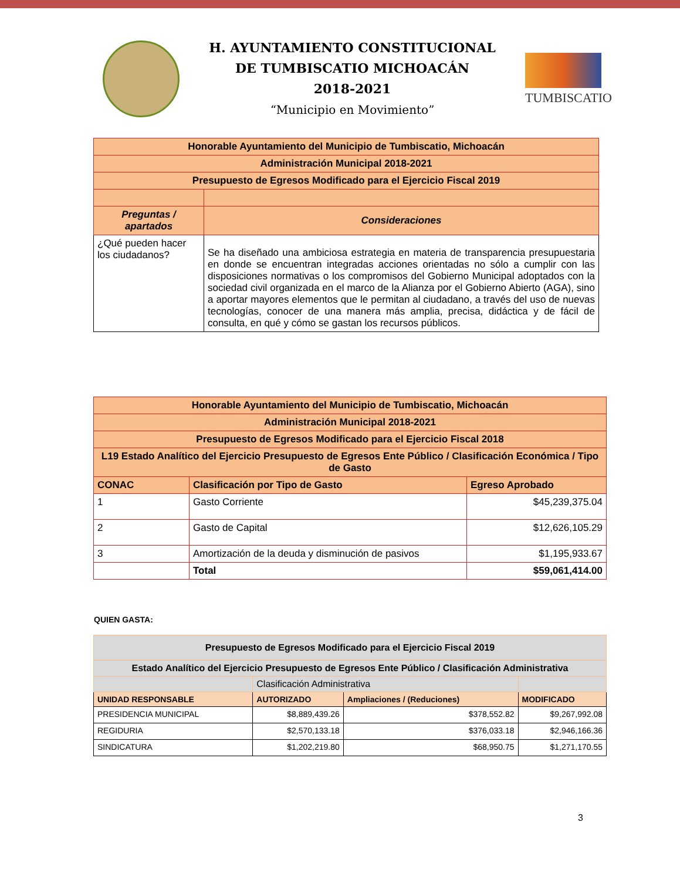H. AYUNTAMIENTO CONSTITUCIONAL
DE TUMBISCATIO MICHOACÁN
2018-2021
“Municipio en Movimiento”
TUMBISCATIO
| Honorable Ayuntamiento del Municipio de Tumbiscatio, Michoacán | |
| Administración Municipal 2018-2021 | |
| Presupuesto de Egresos Modificado para el Ejercicio Fiscal 2019 | |
| Preguntas / apartados | Consideraciones |
| ¿Qué pueden hacer los ciudadanos? | Se ha diseñado una ambiciosa estrategia en materia de transparencia presupuestaria en donde se encuentran integradas acciones orientadas no sólo a cumplir con las disposiciones normativas o los compromisos del Gobierno Municipal adoptados con la sociedad civil organizada en el marco de la Alianza por el Gobierno Abierto (AGA), sino a aportar mayores elementos que le permitan al ciudadano, a través del uso de nuevas tecnologías, conocer de una manera más amplia, precisa, didáctica y de fácil de consulta, en qué y cómo se gastan los recursos públicos. |
| Honorable Ayuntamiento del Municipio de Tumbiscatio, Michoacán | | |
| Administración Municipal 2018-2021 | | |
| Presupuesto de Egresos Modificado para el Ejercicio Fiscal 2018 | | |
| L19 Estado Analítico del Ejercicio Presupuesto de Egresos Ente Público / Clasificación Económica / Tipo de Gasto | | |
| CONAC | Clasificación por Tipo de Gasto | Egreso Aprobado |
| 1 | Gasto Corriente | $45,239,375.04 |
| 2 | Gasto de Capital | $12,626,105.29 |
| 3 | Amortización de la deuda y disminución de pasivos | $1,195,933.67 |
| | Total | $59,061,414.00 |
QUIEN GASTA:
| Presupuesto de Egresos Modificado para el Ejercicio Fiscal 2019 | | | |
| Estado Analítico del Ejercicio Presupuesto de Egresos Ente Público / Clasificación Administrativa | | | |
| | Clasificación Administrativa | | |
| UNIDAD RESPONSABLE | AUTORIZADO | Ampliaciones / (Reduciones) | MODIFICADO |
| PRESIDENCIA MUNICIPAL | $8,889,439.26 | $378,552.82 | $9,267,992.08 |
| REGIDURIA | $2,570,133.18 | $376,033.18 | $2,946,166.36 |
| SINDICATURA | $1,202,219.80 | $68,950.75 | $1,271,170.55 |
3